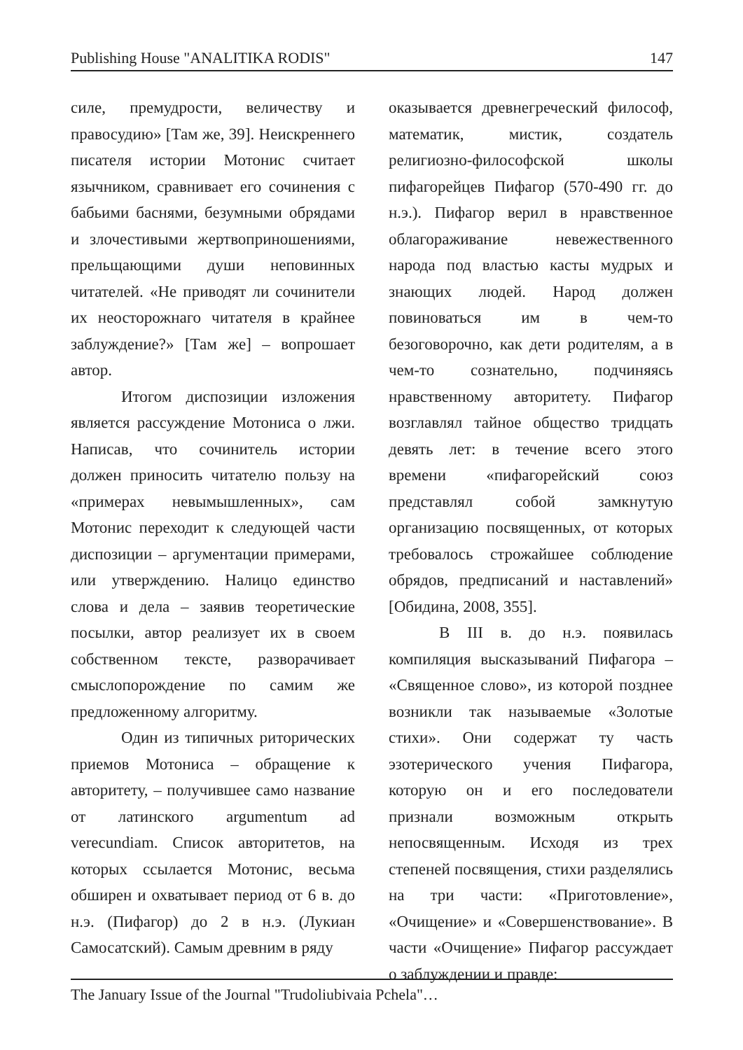Publishing House "ANALITIKA RODIS" 147
силе, премудрости, величеству и правосудию» [Там же, 39]. Неискреннего писателя истории Мотонис считает язычником, сравнивает его сочинения с бабьими баснями, безумными обрядами и злочестивыми жертвоприношениями, прельщающими души неповинных читателей. «Не приводят ли сочинители их неосторожнаго читателя в крайнее заблуждение?» [Там же] – вопрошает автор.
Итогом диспозиции изложения является рассуждение Мотониса о лжи. Написав, что сочинитель истории должен приносить читателю пользу на «примерах невымышленных», сам Мотонис переходит к следующей части диспозиции – аргументации примерами, или утверждению. Налицо единство слова и дела – заявив теоретические посылки, автор реализует их в своем собственном тексте, разворачивает смыслопорождение по самим же предложенному алгоритму.
Один из типичных риторических приемов Мотониса – обращение к авторитету, – получившее само название от латинского argumentum ad verecundiam. Список авторитетов, на которых ссылается Мотонис, весьма обширен и охватывает период от 6 в. до н.э. (Пифагор) до 2 в н.э. (Лукиан Самосатский). Самым древним в ряду
оказывается древнегреческий философ, математик, мистик, создатель религиозно-философской школы пифагорейцев Пифагор (570-490 гг. до н.э.). Пифагор верил в нравственное облагораживание невежественного народа под властью касты мудрых и знающих людей. Народ должен повиноваться им в чем-то безоговорочно, как дети родителям, а в чем-то сознательно, подчиняясь нравственному авторитету. Пифагор возглавлял тайное общество тридцать девять лет: в течение всего этого времени «пифагорейский союз представлял собой замкнутую организацию посвященных, от которых требовалось строжайшее соблюдение обрядов, предписаний и наставлений» [Обидина, 2008, 355].
В III в. до н.э. появилась компиляция высказываний Пифагора – «Священное слово», из которой позднее возникли так называемые «Золотые стихи». Они содержат ту часть эзотерического учения Пифагора, которую он и его последователи признали возможным открыть непосвященным. Исходя из трех степеней посвящения, стихи разделялись на три части: «Приготовление», «Очищение» и «Совершенствование». В части «Очищение» Пифагор рассуждает о заблуждении и правде:
The January Issue of the Journal "Trudoliubivaia Pchela"…